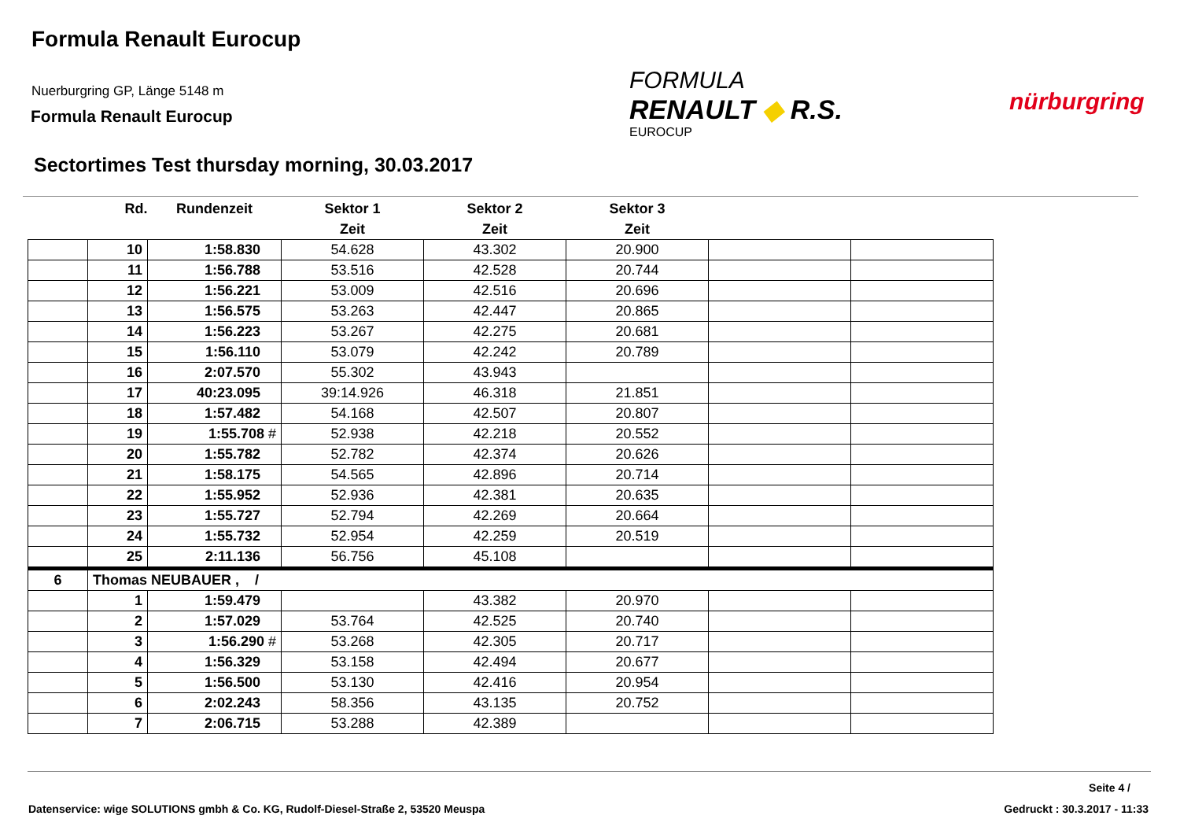Formula Renault Eurocup
Nuerburgring GP, Länge 5148 m
Formula Renault Eurocup
FORMULA
RENAULT ◆ R.S.
EUROCUP
nürburgring
Sectortimes Test thursday morning, 30.03.2017
| | Rd. | Rundenzeit | Sektor 1 | Sektor 2 | Sektor 3 | | |
| --- | --- | --- | --- | --- | --- | --- | --- |
| | | | Zeit | Zeit | Zeit | | |
| | 10 | 1:58.830 | 54.628 | 43.302 | 20.900 | | |
| | 11 | 1:56.788 | 53.516 | 42.528 | 20.744 | | |
| | 12 | 1:56.221 | 53.009 | 42.516 | 20.696 | | |
| | 13 | 1:56.575 | 53.263 | 42.447 | 20.865 | | |
| | 14 | 1:56.223 | 53.267 | 42.275 | 20.681 | | |
| | 15 | 1:56.110 | 53.079 | 42.242 | 20.789 | | |
| | 16 | 2:07.570 | 55.302 | 43.943 | | | |
| | 17 | 40:23.095 | 39:14.926 | 46.318 | 21.851 | | |
| | 18 | 1:57.482 | 54.168 | 42.507 | 20.807 | | |
| | 19 | 1:55.708 # | 52.938 | 42.218 | 20.552 | | |
| | 20 | 1:55.782 | 52.782 | 42.374 | 20.626 | | |
| | 21 | 1:58.175 | 54.565 | 42.896 | 20.714 | | |
| | 22 | 1:55.952 | 52.936 | 42.381 | 20.635 | | |
| | 23 | 1:55.727 | 52.794 | 42.269 | 20.664 | | |
| | 24 | 1:55.732 | 52.954 | 42.259 | 20.519 | | |
| | 25 | 2:11.136 | 56.756 | 45.108 | | | |
| 6 | Thomas NEUBAUER , / | | | | | | |
| | 1 | 1:59.479 | | 43.382 | 20.970 | | |
| | 2 | 1:57.029 | 53.764 | 42.525 | 20.740 | | |
| | 3 | 1:56.290 # | 53.268 | 42.305 | 20.717 | | |
| | 4 | 1:56.329 | 53.158 | 42.494 | 20.677 | | |
| | 5 | 1:56.500 | 53.130 | 42.416 | 20.954 | | |
| | 6 | 2:02.243 | 58.356 | 43.135 | 20.752 | | |
| | 7 | 2:06.715 | 53.288 | 42.389 | | | |
Seite 4 /
Datenservice: wige SOLUTIONS gmbh & Co. KG, Rudolf-Diesel-Straße 2, 53520 Meuspa
Gedruckt : 30.3.2017 - 11:33